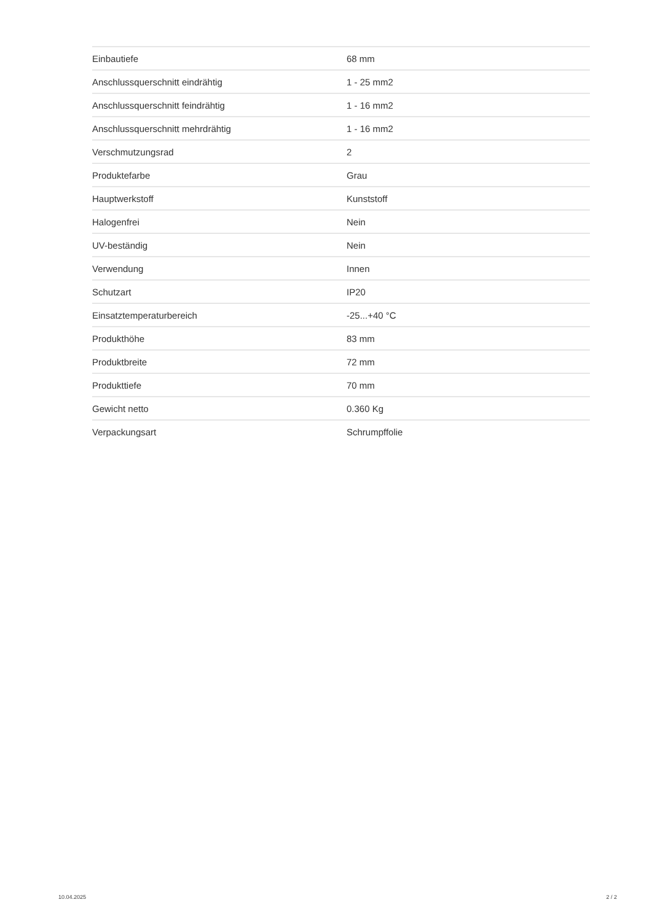| Einbautiefe | 68 mm |
| Anschlussquerschnitt eindrähtig | 1 - 25 mm2 |
| Anschlussquerschnitt feindrähtig | 1 - 16 mm2 |
| Anschlussquerschnitt mehrdrähtig | 1 - 16 mm2 |
| Verschmutzungsrad | 2 |
| Produktefarbe | Grau |
| Hauptwerkstoff | Kunststoff |
| Halogenfrei | Nein |
| UV-beständig | Nein |
| Verwendung | Innen |
| Schutzart | IP20 |
| Einsatztemperaturbereich | -25...+40 °C |
| Produkthöhe | 83 mm |
| Produktbreite | 72 mm |
| Produkttiefe | 70 mm |
| Gewicht netto | 0.360 Kg |
| Verpackungsart | Schrumpffolie |
10.04.2025 2 / 2